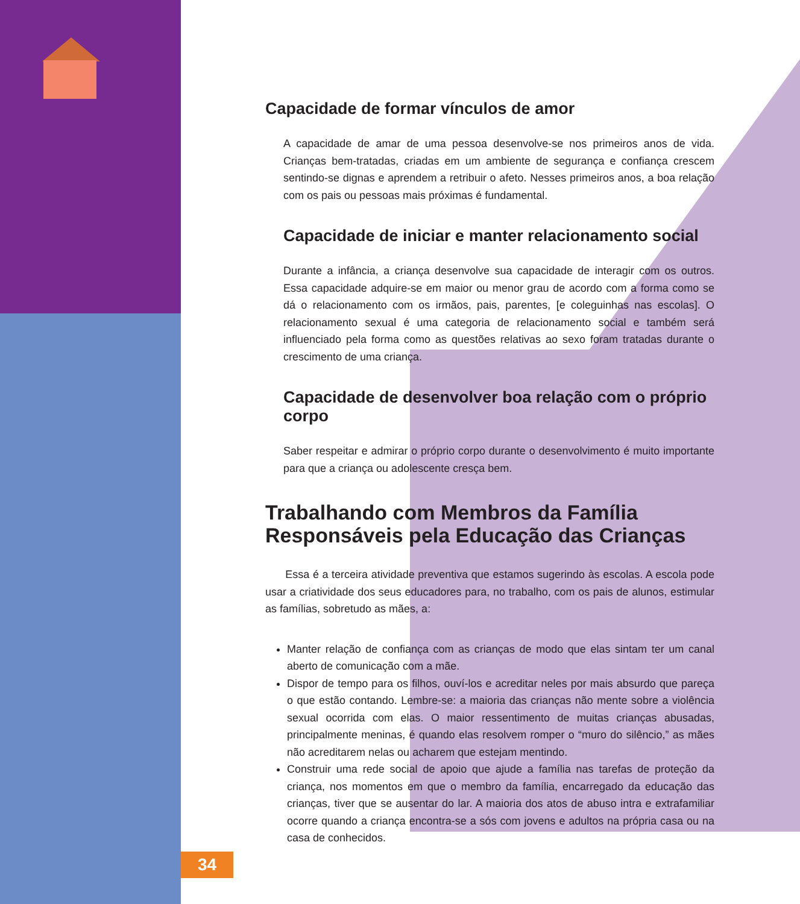Capacidade de formar vínculos de amor
A capacidade de amar de uma pessoa desenvolve-se nos primeiros anos de vida. Crianças bem-tratadas, criadas em um ambiente de segurança e confiança crescem sentindo-se dignas e aprendem a retribuir o afeto. Nesses primeiros anos, a boa relação com os pais ou pessoas mais próximas é fundamental.
Capacidade de iniciar e manter relacionamento social
Durante a infância, a criança desenvolve sua capacidade de interagir com os outros. Essa capacidade adquire-se em maior ou menor grau de acordo com a forma como se dá o relacionamento com os irmãos, pais, parentes, [e coleguinhas nas escolas]. O relacionamento sexual é uma categoria de relacionamento social e também será influenciado pela forma como as questões relativas ao sexo foram tratadas durante o crescimento de uma criança.
Capacidade de desenvolver boa relação com o próprio corpo
Saber respeitar e admirar o próprio corpo durante o desenvolvimento é muito importante para que a criança ou adolescente cresça bem.
Trabalhando com Membros da Família
Responsáveis pela Educação das Crianças
Essa é a terceira atividade preventiva que estamos sugerindo às escolas. A escola pode usar a criatividade dos seus educadores para, no trabalho, com os pais de alunos, estimular as famílias, sobretudo as mães, a:
Manter relação de confiança com as crianças de modo que elas sintam ter um canal aberto de comunicação com a mãe.
Dispor de tempo para os filhos, ouví-los e acreditar neles por mais absurdo que pareça o que estão contando. Lembre-se: a maioria das crianças não mente sobre a violência sexual ocorrida com elas. O maior ressentimento de muitas crianças abusadas, principalmente meninas, é quando elas resolvem romper o “muro do silêncio,” as mães não acreditarem nelas ou acharem que estejam mentindo.
Construir uma rede social de apoio que ajude a família nas tarefas de proteção da criança, nos momentos em que o membro da família, encarregado da educação das crianças, tiver que se ausentar do lar. A maioria dos atos de abuso intra e extrafamiliar ocorre quando a criança encontra-se a sós com jovens e adultos na própria casa ou na casa de conhecidos.
34